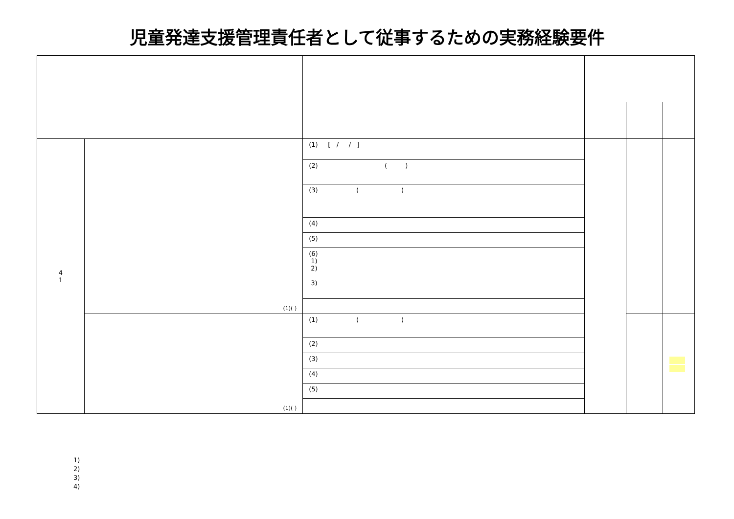児童発達支援管理責任者として従事するための実務経験要件
| 4 1 | (1)( ) | (1) [ / / ] | | | |
| | | (2) ( ) | | | |
| | | (3) ( ) | | | |
| | | (4) | | | |
| | | (5) | | | |
| | | (6) 1) 2) 3) | | | |
| | (1)( ) | (1) ( ) | | | |
| | | (2) | | | |
| | | (3) | | | |
| | | (4) | | | |
| | | (5) | | | |
1)
2)
3)
4)